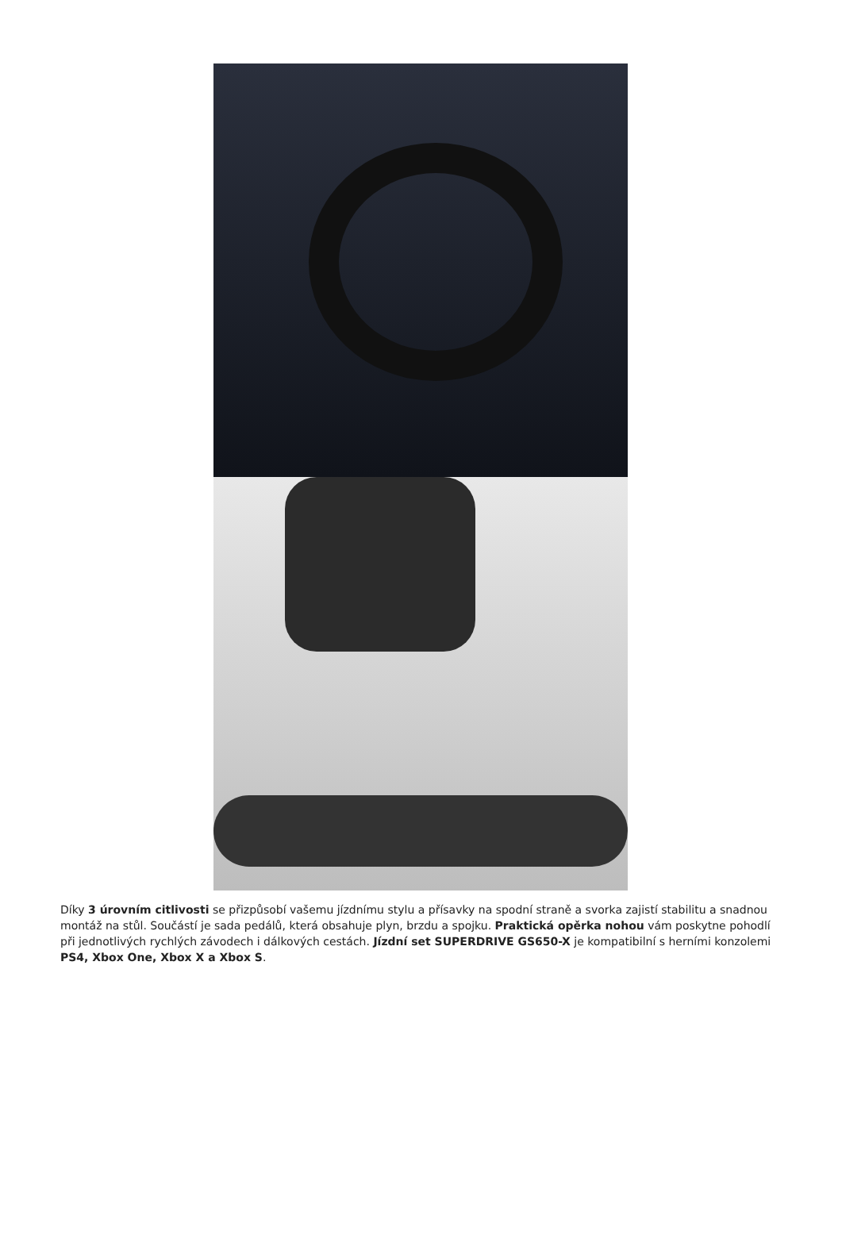Díky 3 úrovním citlivosti se přizpůsobí vašemu jízdnímu stylu a přísavky na spodní straně a svorka zajistí stabilitu a snadnou montáž na stůl. Součástí je sada pedálů, která obsahuje plyn, brzdu a spojku. Praktická opěrka nohou vám poskytne pohodlí při jednotlivých rychlých závodech i dálkových cestách. Jízdní set SUPERDRIVE GS650-X je kompatibilní s herními konzolemi PS4, Xbox One, Xbox X a Xbox S.